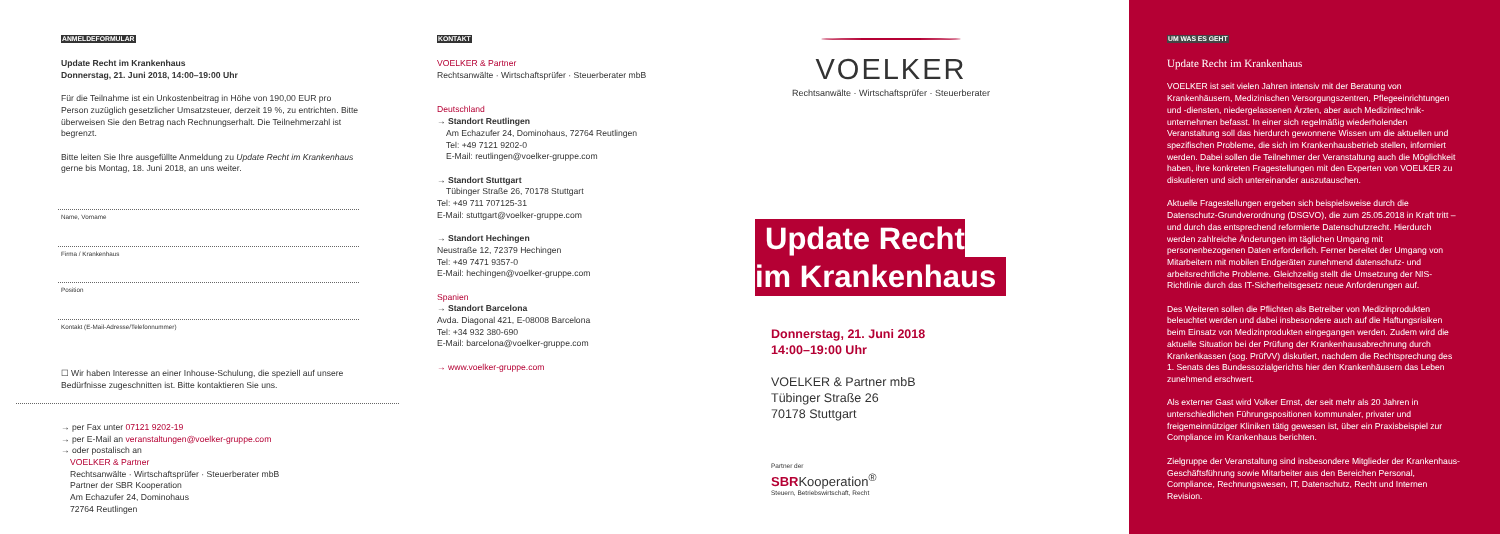ANMELDEFORMULAR
Update Recht im Krankenhaus
Donnerstag, 21. Juni 2018, 14:00–19:00 Uhr
Für die Teilnahme ist ein Unkostenbeitrag in Höhe von 190,00 EUR pro Person zuzüglich gesetzlicher Umsatzsteuer, derzeit 19 %, zu entrichten. Bitte überweisen Sie den Betrag nach Rechnungserhalt. Die Teilnehmerzahl ist begrenzt.
Bitte leiten Sie Ihre ausgefüllte Anmeldung zu Update Recht im Krankenhaus gerne bis Montag, 18. Juni 2018, an uns weiter.
Name, Vorname
Firma / Krankenhaus
Position
Kontakt (E-Mail-Adresse/Telefonnummer)
☐ Wir haben Interesse an einer Inhouse-Schulung, die speziell auf unsere Bedürfnisse zugeschnitten ist. Bitte kontaktieren Sie uns.
→ per Fax unter 07121 9202-19
→ per E-Mail an veranstaltungen@voelker-gruppe.com
→ oder postalisch an
VOELKER & Partner
Rechtsanwälte · Wirtschaftsprüfer · Steuerberater mbB
Partner der SBR Kooperation
Am Echazufer 24, Dominohaus
72764 Reutlingen
KONTAKT
VOELKER & Partner
Rechtsanwälte · Wirtschaftsprüfer · Steuerberater mbB
Deutschland
→ Standort Reutlingen
Am Echazufer 24, Dominohaus, 72764 Reutlingen
Tel: +49 7121 9202-0
E-Mail: reutlingen@voelker-gruppe.com
→ Standort Stuttgart
Tübinger Straße 26, 70178 Stuttgart
Tel: +49 711 707125-31
E-Mail: stuttgart@voelker-gruppe.com
→ Standort Hechingen
Neustraße 12, 72379 Hechingen
Tel: +49 7471 9357-0
E-Mail: hechingen@voelker-gruppe.com
Spanien
→ Standort Barcelona
Avda. Diagonal 421, E-08008 Barcelona
Tel: +34 932 380-690
E-Mail: barcelona@voelker-gruppe.com
→ www.voelker-gruppe.com
VOELKER
Rechtsanwälte · Wirtschaftsprüfer · Steuerberater
Update Recht
im Krankenhaus
Donnerstag, 21. Juni 2018
14:00–19:00 Uhr
VOELKER & Partner mbB
Tübinger Straße 26
70178 Stuttgart
Partner der
SBRKooperation<sup>®</sup>
Steuern, Betriebswirtschaft, Recht
UM WAS ES GEHT
Update Recht im Krankenhaus
VOELKER ist seit vielen Jahren intensiv mit der Beratung von Krankenhäusern, Medizinischen Versorgungszentren, Pflegeeinrichtungen und -diensten, niedergelassenen Ärzten, aber auch Medizintechnik­unternehmen befasst. In einer sich regelmäßig wiederholenden Veranstaltung soll das hierdurch gewonnene Wissen um die aktuellen und spezifischen Probleme, die sich im Krankenhausbetrieb stellen, informiert werden. Dabei sollen die Teilnehmer der Veranstaltung auch die Möglichkeit haben, ihre konkreten Fragestellungen mit den Experten von VOELKER zu diskutieren und sich untereinander auszutauschen.
Aktuelle Fragestellungen ergeben sich beispielsweise durch die Datenschutz-Grundverordnung (DSGVO), die zum 25.05.2018 in Kraft tritt – und durch das entsprechend reformierte Datenschutzrecht. Hierdurch werden zahlreiche Änderungen im täglichen Umgang mit personenbezogenen Daten erforderlich. Ferner bereitet der Umgang von Mitarbeitern mit mobilen Endgeräten zunehmend datenschutz- und arbeitsrechtliche Probleme. Gleichzeitig stellt die Umsetzung der NIS-Richtlinie durch das IT-Sicherheitsgesetz neue Anforderungen auf.
Des Weiteren sollen die Pflichten als Betreiber von Medizinprodukten beleuchtet werden und dabei insbesondere auch auf die Haftungsrisiken beim Einsatz von Medizinprodukten eingegangen werden. Zudem wird die aktuelle Situation bei der Prüfung der Krankenhausabrechnung durch Krankenkassen (sog. PrüfVV) diskutiert, nachdem die Rechtsprechung des 1. Senats des Bundessozialgerichts hier den Krankenhäusern das Leben zunehmend erschwert.
Als externer Gast wird Volker Ernst, der seit mehr als 20 Jahren in unterschiedlichen Führungspositionen kommunaler, privater und freigemeinnütziger Kliniken tätig gewesen ist, über ein Praxisbeispiel zur Compliance im Krankenhaus berichten.
Zielgruppe der Veranstaltung sind insbesondere Mitglieder der Krankenhaus-Geschäftsführung sowie Mitarbeiter aus den Bereichen Personal, Compliance, Rechnungswesen, IT, Datenschutz, Recht und Internen Revision.